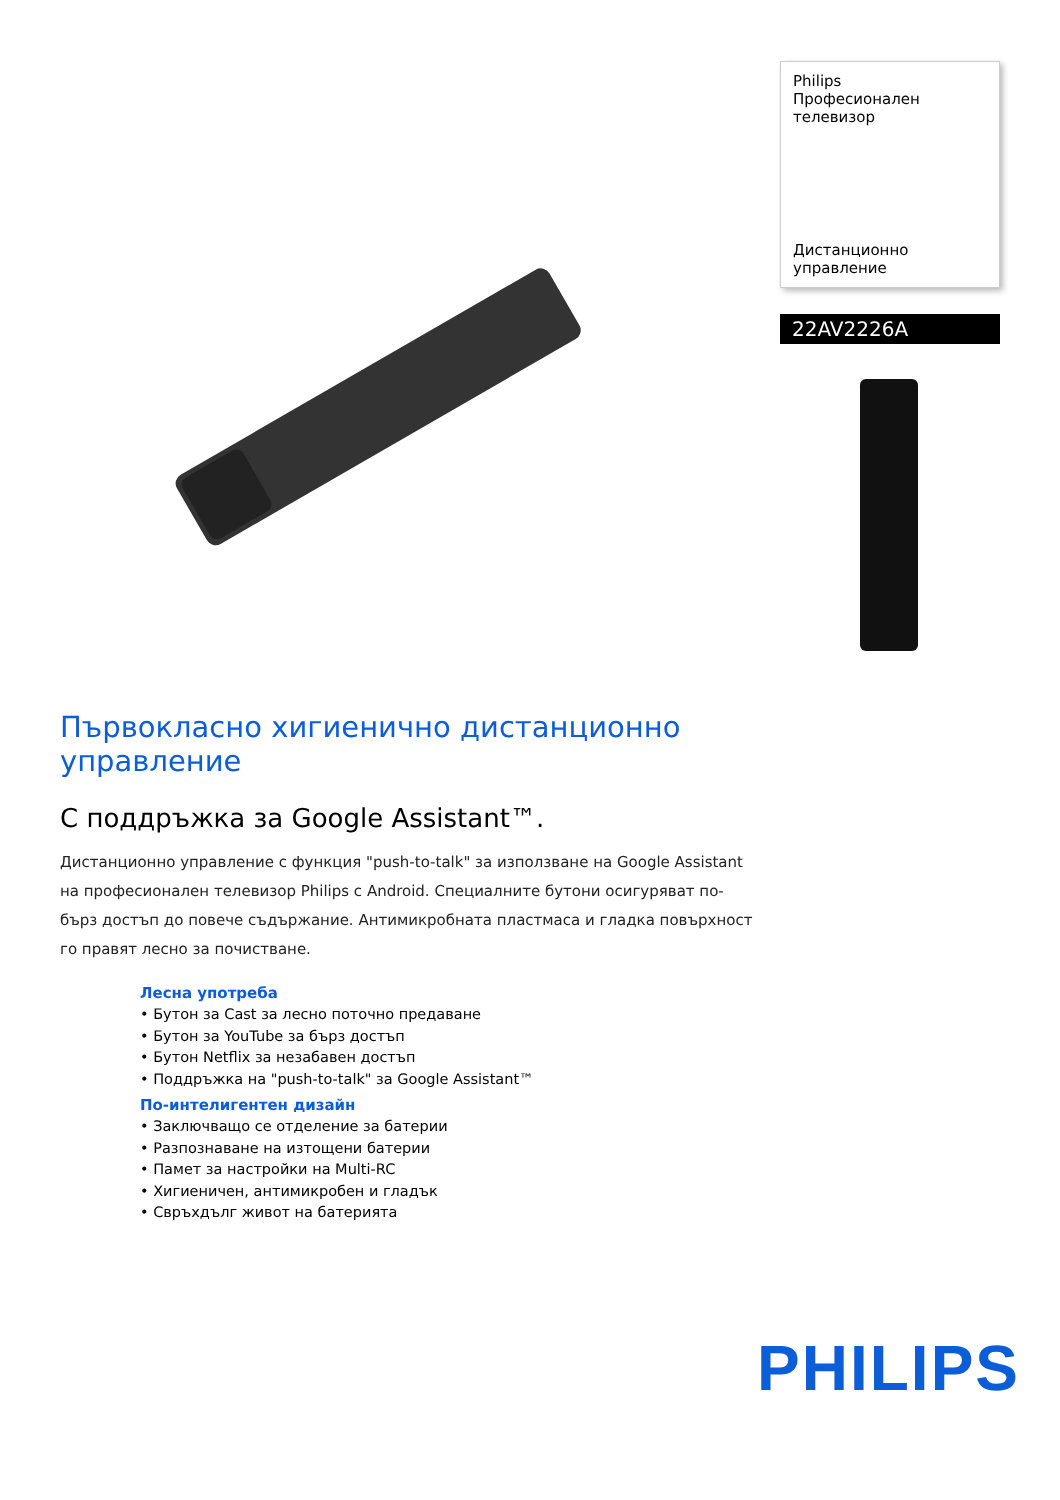Philips
Професионален
телевизор
Дистанционно управление
22AV2226A
Първокласно хигиенично дистанционно управление
С поддръжка за Google Assistant™.
Дистанционно управление с функция "push-to-talk" за използване на Google Assistant на професионален телевизор Philips с Android. Специалните бутони осигуряват по-бърз достъп до повече съдържание. Антимикробната пластмаса и гладка повърхност го правят лесно за почистване.
Лесна употреба
• Бутон за Cast за лесно поточно предаване
• Бутон за YouTube за бърз достъп
• Бутон Netflix за незабавен достъп
• Поддръжка на "push-to-talk" за Google Assistant™
По-интелигентен дизайн
• Заключващо се отделение за батерии
• Разпознаване на изтощени батерии
• Памет за настройки на Multi-RC
• Хигиеничен, антимикробен и гладък
• Свръхдълг живот на батерията
PHILIPS